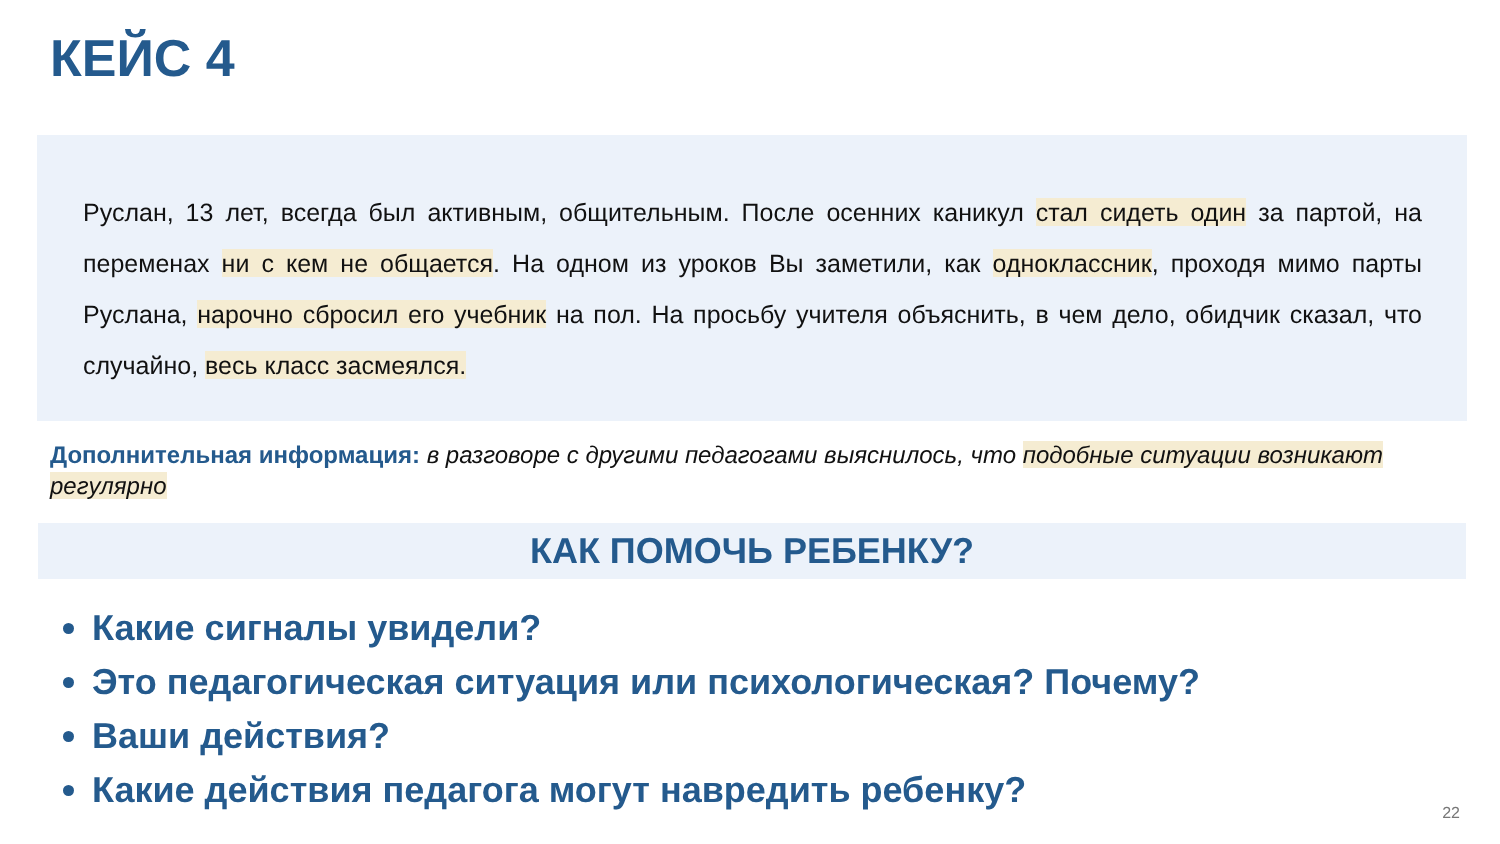КЕЙС 4
Руслан, 13 лет, всегда был активным, общительным. После осенних каникул стал сидеть один за партой, на переменах ни с кем не общается. На одном из уроков Вы заметили, как одноклассник, проходя мимо парты Руслана, нарочно сбросил его учебник на пол. На просьбу учителя объяснить, в чем дело, обидчик сказал, что случайно, весь класс засмеялся.
Дополнительная информация: в разговоре с другими педагогами выяснилось, что подобные ситуации возникают регулярно
КАК ПОМОЧЬ РЕБЕНКУ?
Какие сигналы увидели?
Это педагогическая ситуация или психологическая? Почему?
Ваши действия?
Какие действия педагога могут навредить ребенку?
22